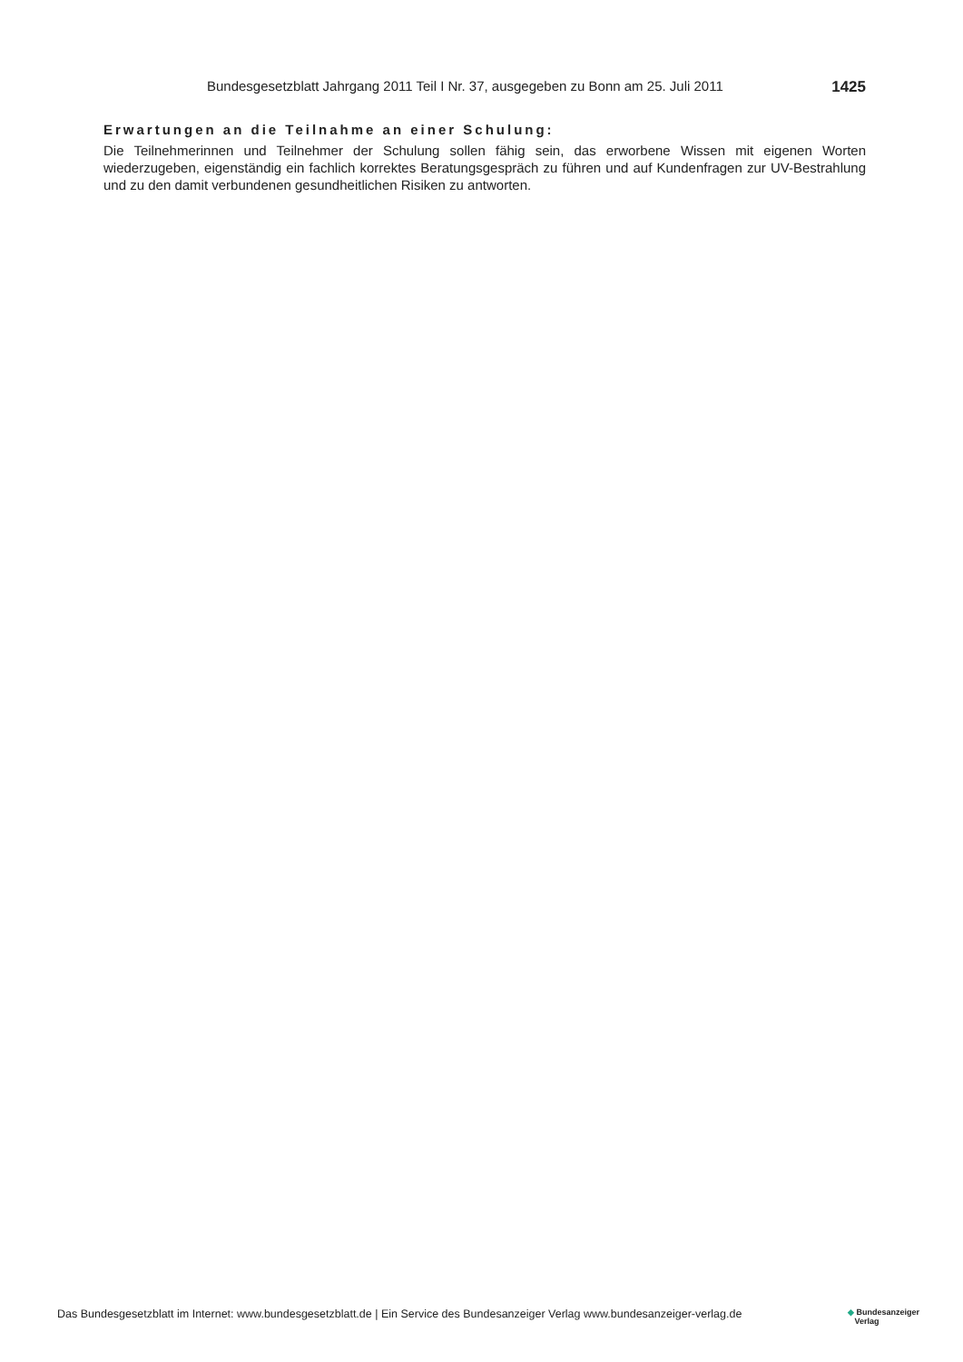Bundesgesetzblatt Jahrgang 2011 Teil I Nr. 37, ausgegeben zu Bonn am 25. Juli 2011 1425
Erwartungen an die Teilnahme an einer Schulung:
Die Teilnehmerinnen und Teilnehmer der Schulung sollen fähig sein, das erworbene Wissen mit eigenen Worten wiederzugeben, eigenständig ein fachlich korrektes Beratungsgespräch zu führen und auf Kundenfragen zur UV-Bestrahlung und zu den damit verbundenen gesundheitlichen Risiken zu antworten.
Das Bundesgesetzblatt im Internet: www.bundesgesetzblatt.de | Ein Service des Bundesanzeiger Verlag www.bundesanzeiger-verlag.de ◆ Bundesanzeiger
Verlag